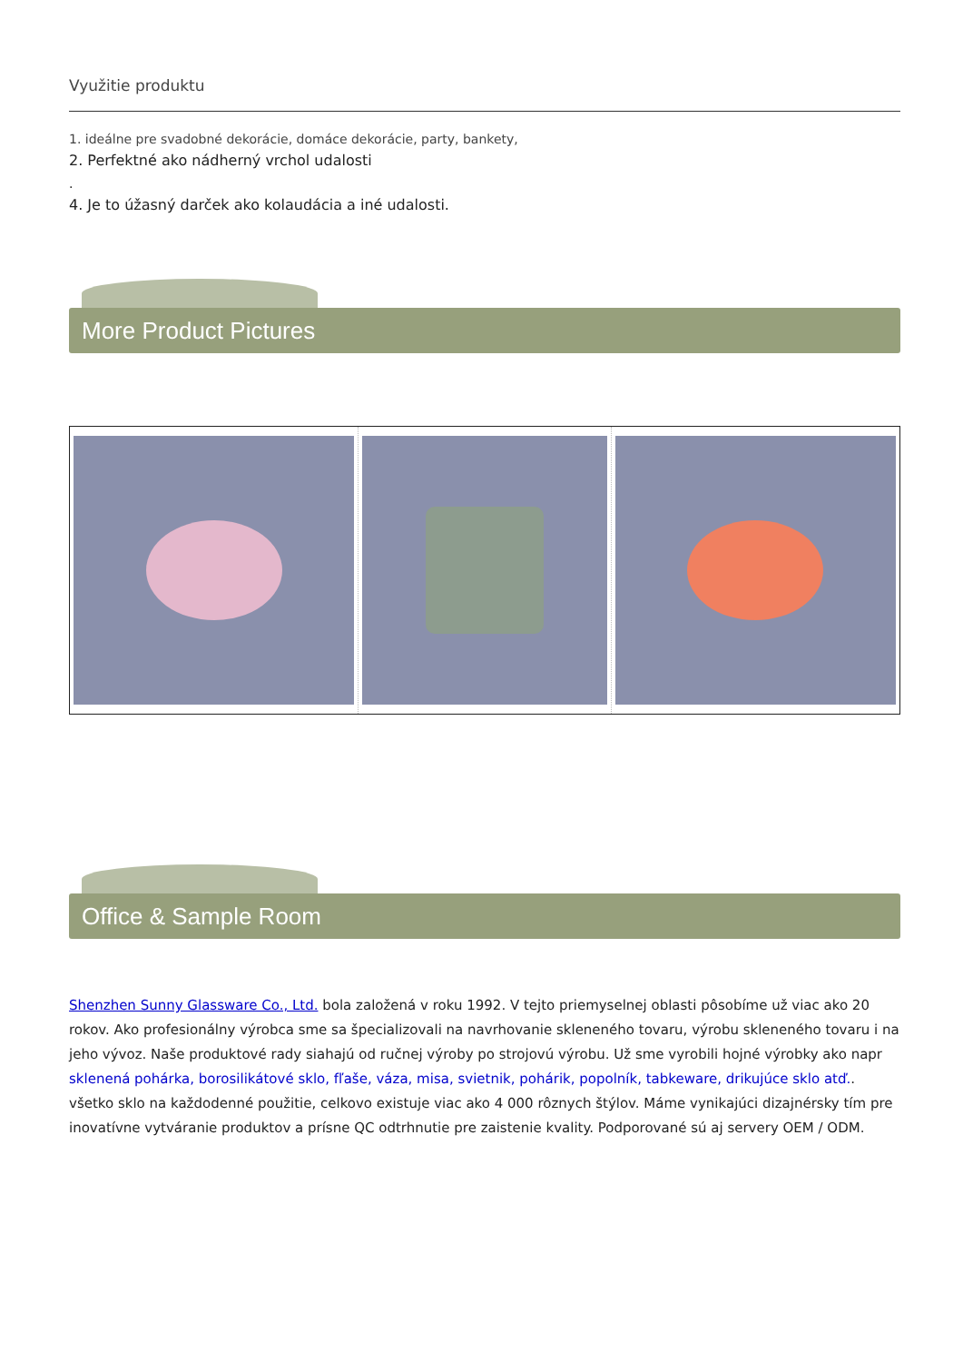Využitie produktu
1. ideálne pre svadobné dekorácie, domáce dekorácie, party, bankety,
2. Perfektné ako nádherný vrchol udalosti
.
4. Je to úžasný darček ako kolaudácia a iné udalosti.
More Product Pictures
Office & Sample Room
Shenzhen Sunny Glassware Co., Ltd. bola založená v roku 1992. V tejto priemyselnej oblasti pôsobíme už viac ako 20 rokov. Ako profesionálny výrobca sme sa špecializovali na navrhovanie skleneného tovaru, výrobu skleneného tovaru i na jeho vývoz. Naše produktové rady siahajú od ručnej výroby po strojovú výrobu. Už sme vyrobili hojné výrobky ako napr sklenená pohárka, borosilikátové sklo, fľaše, váza, misa, svietnik, pohárik, popolník, tabkeware, drikujúce sklo atď.. všetko sklo na každodenné použitie, celkovo existuje viac ako 4 000 rôznych štýlov. Máme vynikajúci dizajnérsky tím pre inovatívne vytváranie produktov a prísne QC odtrhnutie pre zaistenie kvality. Podporované sú aj servery OEM / ODM.